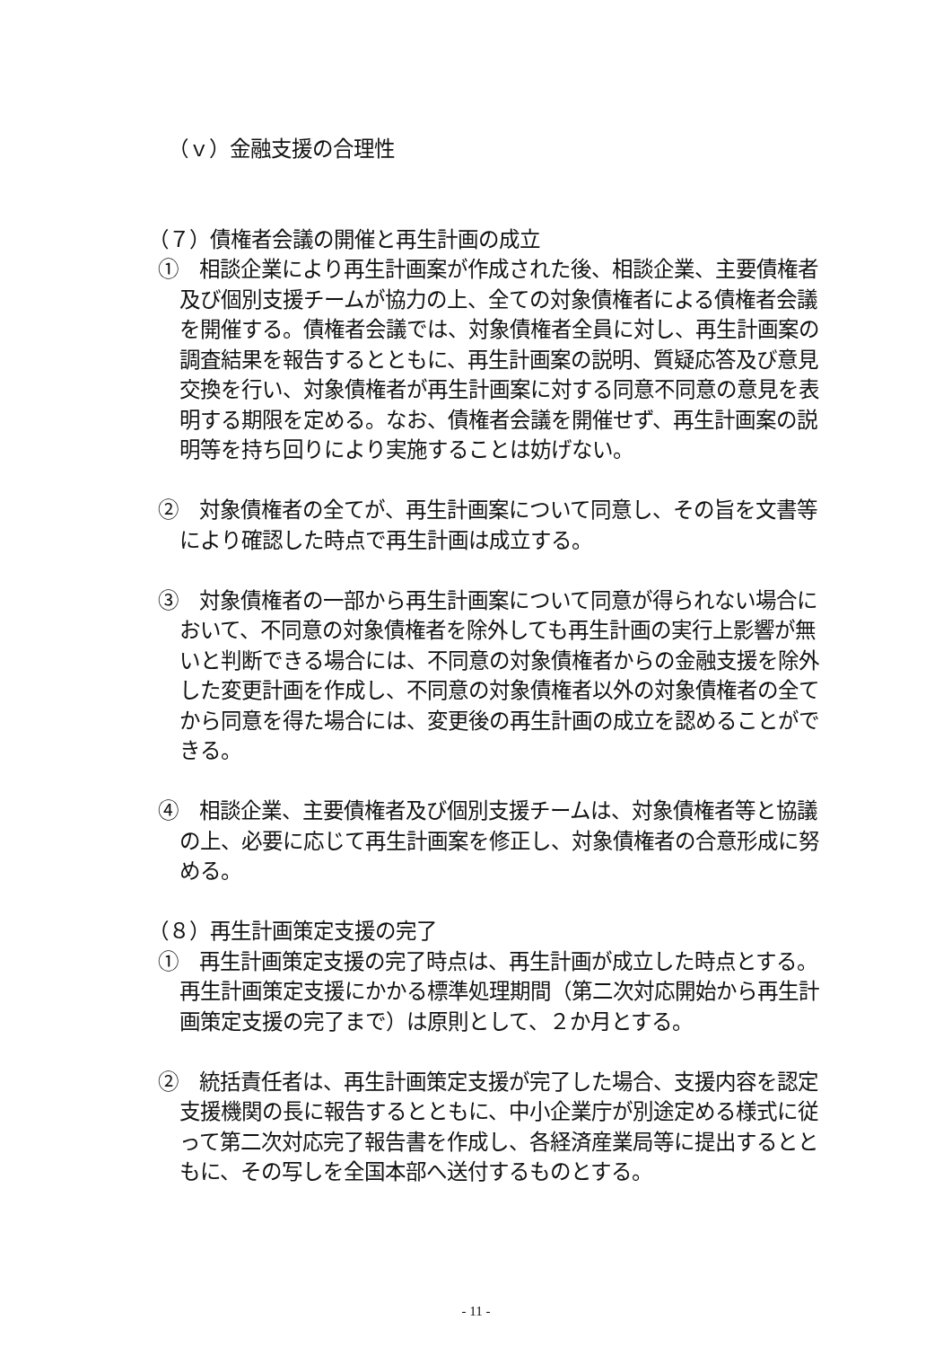（ｖ）金融支援の合理性
（７）債権者会議の開催と再生計画の成立
①　相談企業により再生計画案が作成された後、相談企業、主要債権者及び個別支援チームが協力の上、全ての対象債権者による債権者会議を開催する。債権者会議では、対象債権者全員に対し、再生計画案の調査結果を報告するとともに、再生計画案の説明、質疑応答及び意見交換を行い、対象債権者が再生計画案に対する同意不同意の意見を表明する期限を定める。なお、債権者会議を開催せず、再生計画案の説明等を持ち回りにより実施することは妨げない。
②　対象債権者の全てが、再生計画案について同意し、その旨を文書等により確認した時点で再生計画は成立する。
③　対象債権者の一部から再生計画案について同意が得られない場合において、不同意の対象債権者を除外しても再生計画の実行上影響が無いと判断できる場合には、不同意の対象債権者からの金融支援を除外した変更計画を作成し、不同意の対象債権者以外の対象債権者の全てから同意を得た場合には、変更後の再生計画の成立を認めることができる。
④　相談企業、主要債権者及び個別支援チームは、対象債権者等と協議の上、必要に応じて再生計画案を修正し、対象債権者の合意形成に努める。
（８）再生計画策定支援の完了
①　再生計画策定支援の完了時点は、再生計画が成立した時点とする。再生計画策定支援にかかる標準処理期間（第二次対応開始から再生計画策定支援の完了まで）は原則として、２か月とする。
②　統括責任者は、再生計画策定支援が完了した場合、支援内容を認定支援機関の長に報告するとともに、中小企業庁が別途定める様式に従って第二次対応完了報告書を作成し、各経済産業局等に提出するとともに、その写しを全国本部へ送付するものとする。
- 11 -